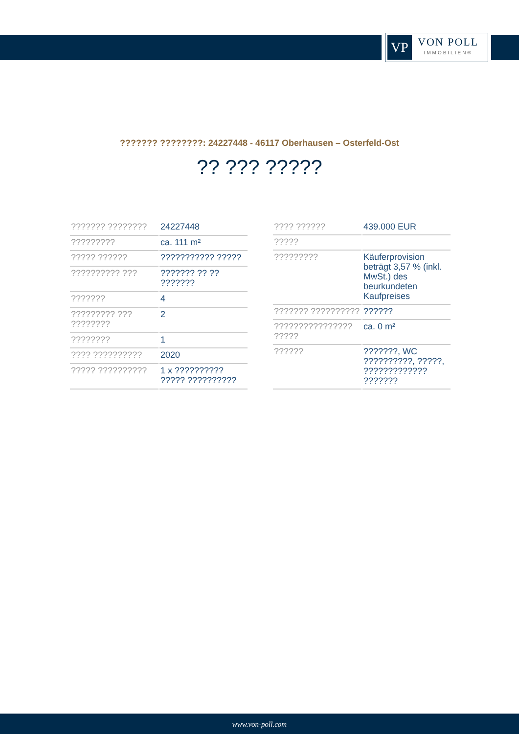VP
VON POLL
IMMOBILIEN®
??????? ????????: 24227448 - 46117 Oberhausen – Osterfeld-Ost
?? ??? ?????
| ??????? ???????? | 24227448 |
| ????????? | ca. 111 m² |
| ????? ?????? | ??????????? ????? |
| ?????????? ??? | ??????? ?? ?? ??????? |
| ??????? | 4 |
| ????????? ??? ???????? | 2 |
| ???????? | 1 |
| ???? ?????????? | 2020 |
| ????? ?????????? | 1 x ?????????? ????? ?????????? |
| ???? ?????? | 439.000 EUR |
| ????? | |
| ????????? | Käuferprovision beträgt 3,57 % (inkl. MwSt.) des beurkundeten Kaufpreises |
| ??????? ?????????? | ?????? |
| ???????????????? ????? | ca. 0 m² |
| ?????? | ???????, WC ??????????, ?????, ????????????? ??????? |
www.von-poll.com